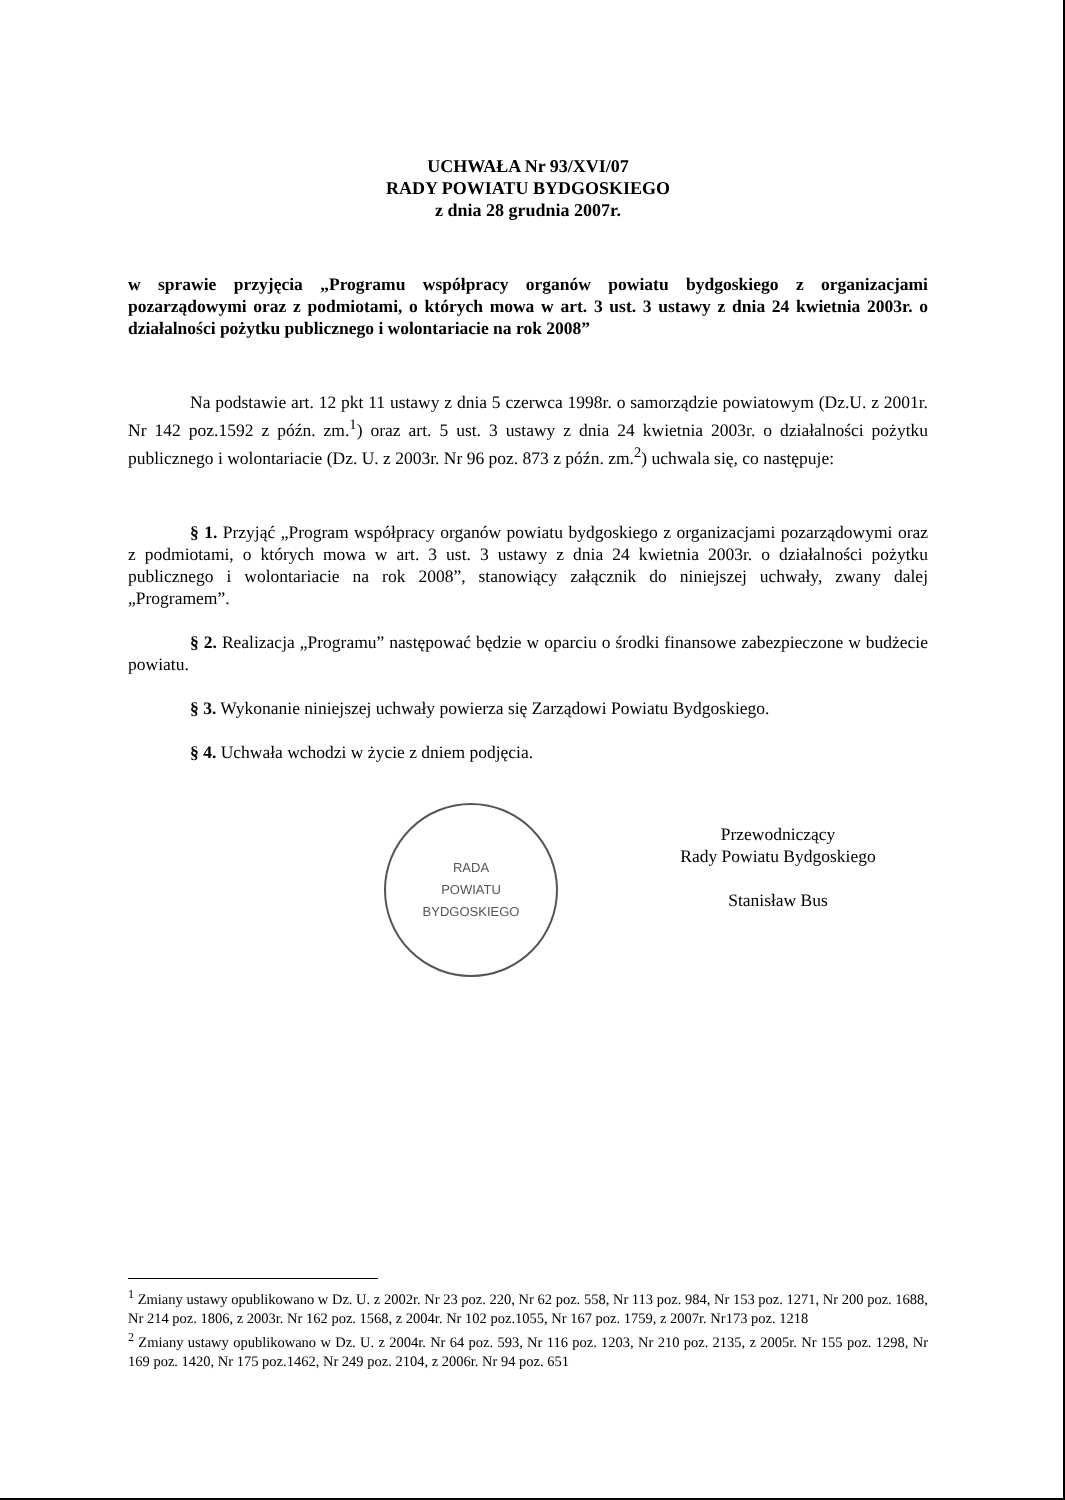UCHWAŁA Nr 93/XVI/07
RADY POWIATU BYDGOSKIEGO
z dnia 28 grudnia 2007r.
w sprawie przyjęcia „Programu współpracy organów powiatu bydgoskiego z organizacjami pozarządowymi oraz z podmiotami, o których mowa w art. 3 ust. 3 ustawy z dnia 24 kwietnia 2003r. o działalności pożytku publicznego i wolontariacie na rok 2008”
Na podstawie art. 12 pkt 11 ustawy z dnia 5 czerwca 1998r. o samorządzie powiatowym (Dz.U. z 2001r. Nr 142 poz.1592 z późn. zm.<sup>1</sup>) oraz art. 5 ust. 3 ustawy z dnia 24 kwietnia 2003r. o działalności pożytku publicznego i wolontariacie (Dz. U. z 2003r. Nr 96 poz. 873 z późn. zm.<sup>2</sup>) uchwala się, co następuje:
§ 1. Przyjąć „Program współpracy organów powiatu bydgoskiego z organizacjami pozarządowymi oraz z podmiotami, o których mowa w art. 3 ust. 3 ustawy z dnia 24 kwietnia 2003r. o działalności pożytku publicznego i wolontariacie na rok 2008”, stanowiący załącznik do niniejszej uchwały, zwany dalej „Programem”.
§ 2. Realizacja „Programu” następować będzie w oparciu o środki finansowe zabezpieczone w budżecie powiatu.
§ 3. Wykonanie niniejszej uchwały powierza się Zarządowi Powiatu Bydgoskiego.
§ 4. Uchwała wchodzi w życie z dniem podjęcia.
RADA
POWIATU
BYDGOSKIEGO
Przewodniczący
Rady Powiatu Bydgoskiego
Stanisław Bus
<sup>1</sup> Zmiany ustawy opublikowano w Dz. U. z 2002r. Nr 23 poz. 220, Nr 62 poz. 558, Nr 113 poz. 984, Nr 153 poz. 1271, Nr 200 poz. 1688, Nr 214 poz. 1806, z 2003r. Nr 162 poz. 1568, z 2004r. Nr 102 poz.1055, Nr 167 poz. 1759, z 2007r. Nr173 poz. 1218
<sup>2</sup> Zmiany ustawy opublikowano w Dz. U. z 2004r. Nr 64 poz. 593, Nr 116 poz. 1203, Nr 210 poz. 2135, z 2005r. Nr 155 poz. 1298, Nr 169 poz. 1420, Nr 175 poz.1462, Nr 249 poz. 2104, z 2006r. Nr 94 poz. 651